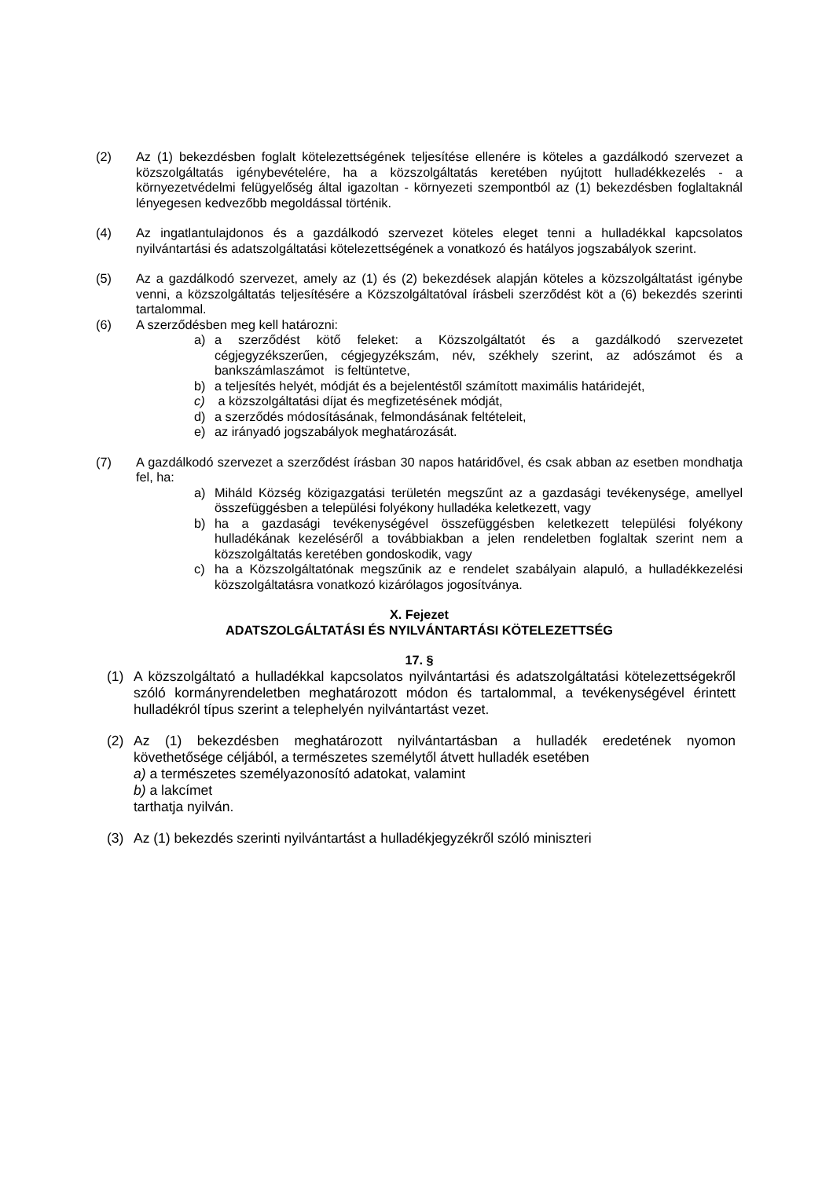(2) Az (1) bekezdésben foglalt kötelezettségének teljesítése ellenére is köteles a gazdálkodó szervezet a közszolgáltatás igénybevételére, ha a közszolgáltatás keretében nyújtott hulladékkezelés - a környezetvédelmi felügyelőség által igazoltan - környezeti szempontból az (1) bekezdésben foglaltaknál lényegesen kedvezőbb megoldással történik.
(4) Az ingatlantulajdonos és a gazdálkodó szervezet köteles eleget tenni a hulladékkal kapcsolatos nyilvántartási és adatszolgáltatási kötelezettségének a vonatkozó és hatályos jogszabályok szerint.
(5) Az a gazdálkodó szervezet, amely az (1) és (2) bekezdések alapján köteles a közszolgáltatást igénybe venni, a közszolgáltatás teljesítésére a Közszolgáltatóval írásbeli szerződést köt a (6) bekezdés szerinti tartalommal.
(6) A szerződésben meg kell határozni:
a) a szerződést kötő feleket: a Közszolgáltatót és a gazdálkodó szervezetet cégjegyzékszerűen, cégjegyzékszám, név, székhely szerint, az adószámot és a bankszámlaszámot is feltüntetve,
b) a teljesítés helyét, módját és a bejelentéstől számított maximális határidejét,
c) a közszolgáltatási díjat és megfizetésének módját,
d) a szerződés módosításának, felmondásának feltételeit,
e) az irányadó jogszabályok meghatározását.
(7) A gazdálkodó szervezet a szerződést írásban 30 napos határidővel, és csak abban az esetben mondhatja fel, ha:
a) Miháld Község közigazgatási területén megszűnt az a gazdasági tevékenysége, amellyel összefüggésben a települési folyékony hulladéka keletkezett, vagy
b) ha a gazdasági tevékenységével összefüggésben keletkezett települési folyékony hulladékának kezeléséről a továbbiakban a jelen rendeletben foglaltak szerint nem a közszolgáltatás keretében gondoskodik, vagy
c) ha a Közszolgáltatónak megszűnik az e rendelet szabályain alapuló, a hulladékkezelési közszolgáltatásra vonatkozó kizárólagos jogosítványa.
X. Fejezet
ADATSZOLGÁLTATÁSI ÉS NYILVÁNTARTÁSI KÖTELEZETTSÉG
17. §
(1) A közszolgáltató a hulladékkal kapcsolatos nyilvántartási és adatszolgáltatási kötelezettségekről szóló kormányrendeletben meghatározott módon és tartalommal, a tevékenységével érintett hulladékról típus szerint a telephelyén nyilvántartást vezet.
(2) Az (1) bekezdésben meghatározott nyilvántartásban a hulladék eredetének nyomon követhetősége céljából, a természetes személytől átvett hulladék esetében
a) a természetes személyazonosító adatokat, valamint
b) a lakcímet
tarthatja nyilván.
(3) Az (1) bekezdés szerinti nyilvántartást a hulladékjegyzékről szóló miniszteri